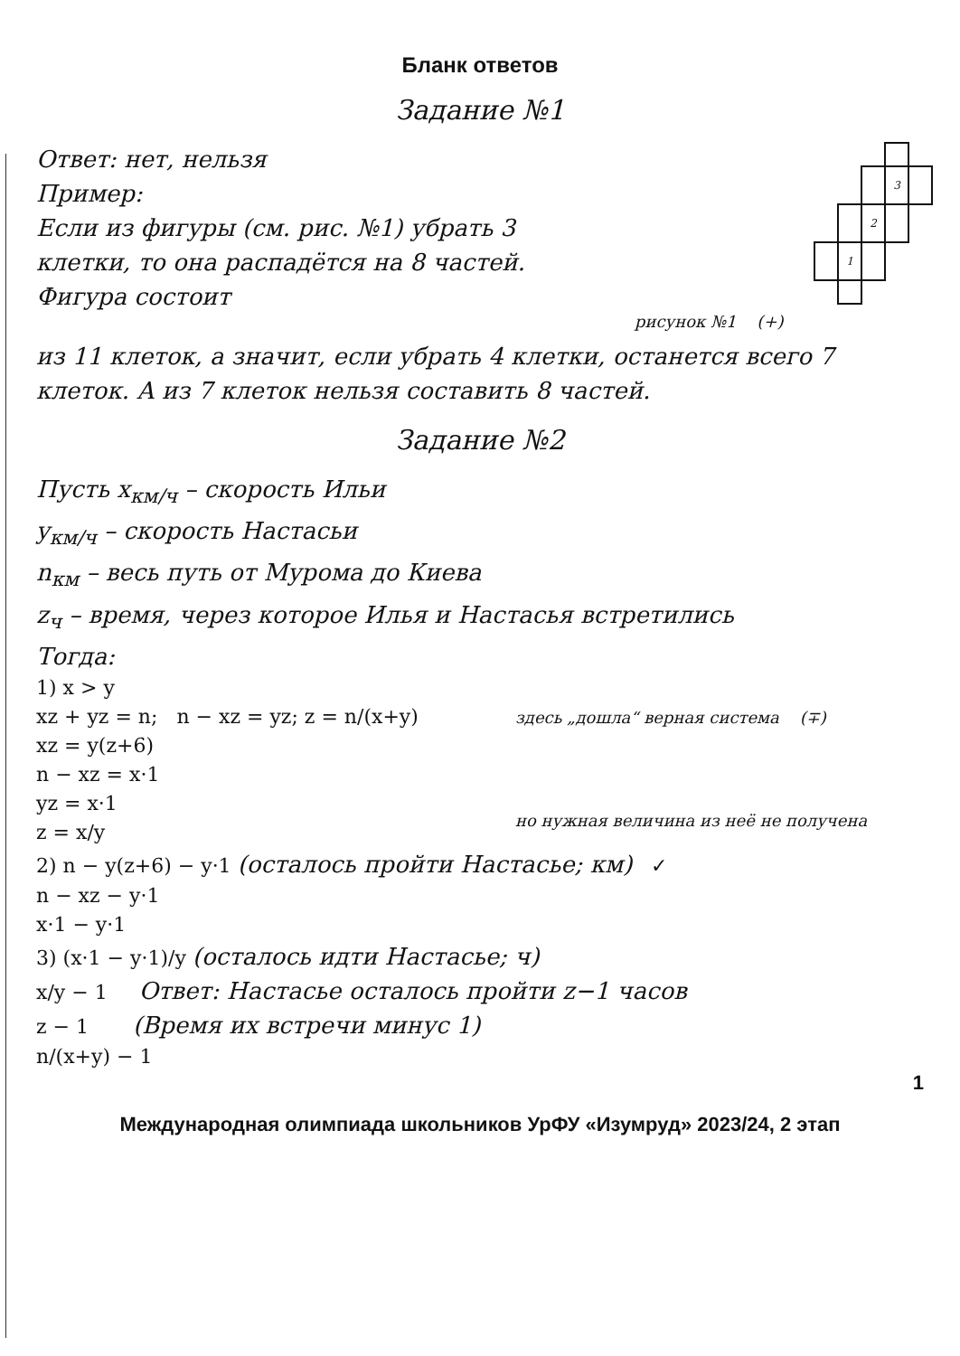Бланк ответов
Задание №1
Ответ: нет, нельзя
Пример:
Если из фигуры (см. рис. №1) убрать 3 клетки, то она распадётся на 8 частей. Фигура состоит
| | | | 3 | |
| | | 2 | | |
| | 1 | | | |
рисунок №1 (+)
из 11 клеток, а значит, если убрать 4 клетки, останется всего 7 клеток. А из 7 клеток нельзя составить 8 частей.
Задание №2
Пусть x<sub>км/ч</sub> – скорость Ильи
y<sub>км/ч</sub> – скорость Настасьи
n<sub>км</sub> – весь путь от Мурома до Киева
z<sub>ч</sub> – время, через которое Илья и Настасья встретились
Тогда:
1) x > y
xz + yz = n; n − xz = yz; z = n/(x+y)
xz = y(z+6)
n − xz = x·1
yz = x·1
z = x/y
здесь „дошла“ верная система (∓)
но нужная величина из неё не получена
2) n − y(z+6) − y·1 (осталось пройти Настасье; км) ✓
n − xz − y·1
x·1 − y·1
3) (x·1 − y·1)/y (осталось идти Настасье; ч)
x/y − 1 Ответ: Настасье осталось пройти z−1 часов
z − 1 (Время их встречи минус 1)
n/(x+y) − 1
1
Международная олимпиада школьников УрФУ «Изумруд» 2023/24, 2 этап